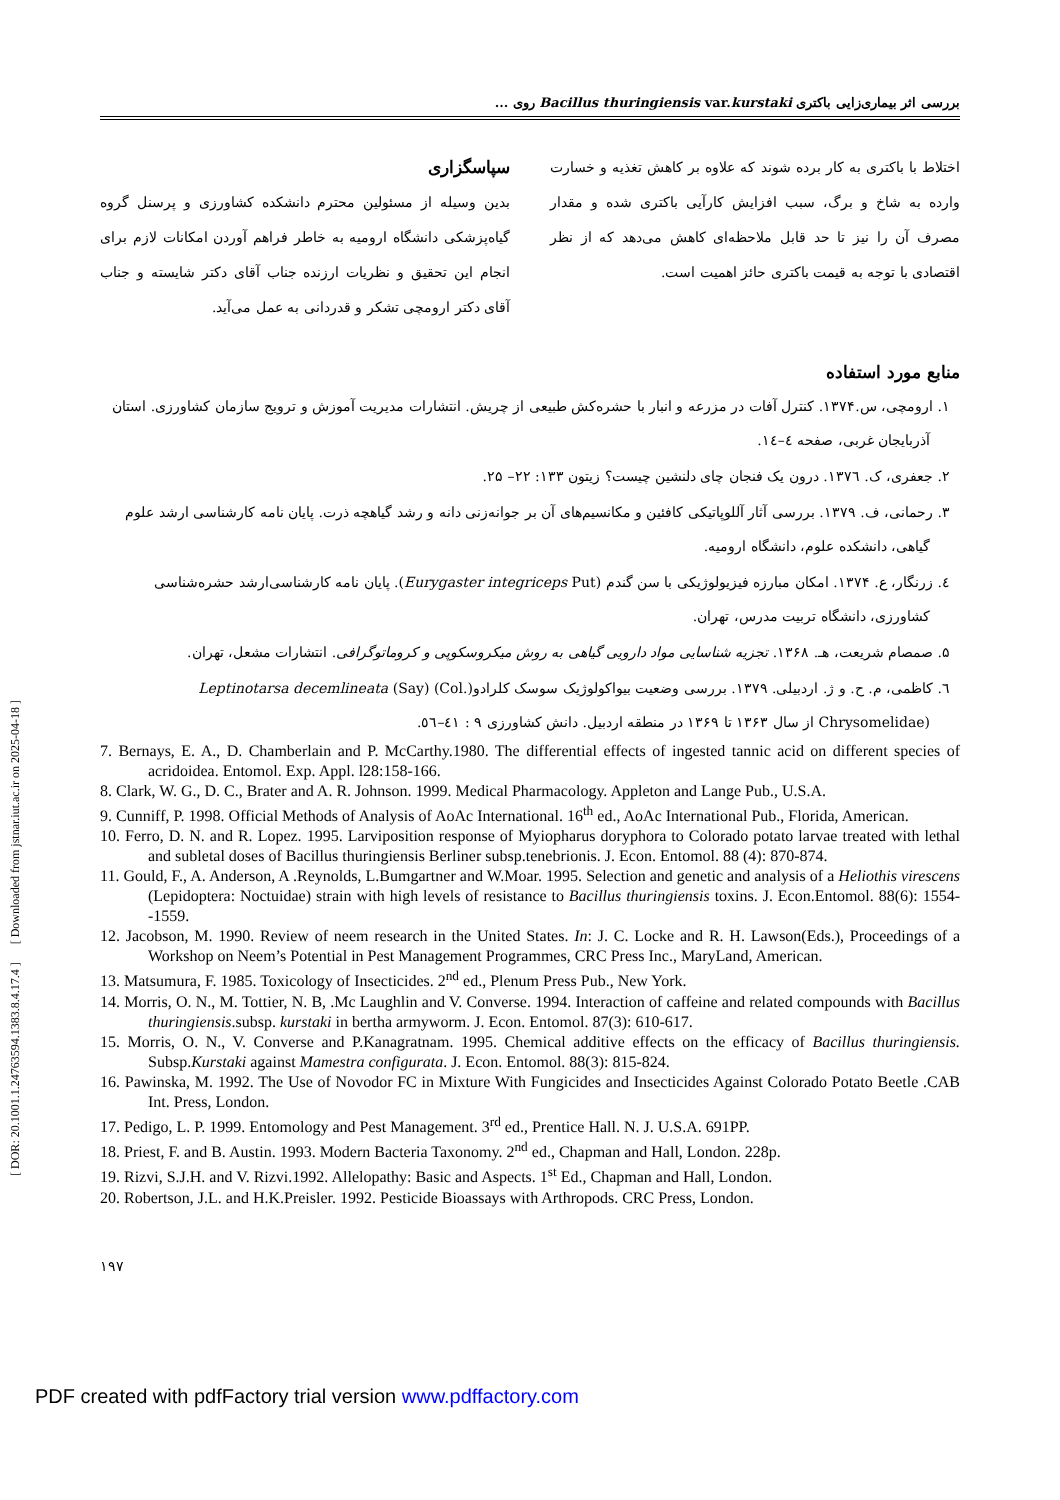بررسی اثر بیماری‌زایی باکتری Bacillus thuringiensis var.kurstaki روی ...
اختلاط با باکتری به کار برده شوند که علاوه بر کاهش تغذیه و خسارت وارده به شاخ و برگ، سبب افزایش کارآیی باکتری شده و مقدار مصرف آن را نیز تا حد قابل ملاحظه‌ای کاهش می‌دهد که از نظر اقتصادی با توجه به قیمت باکتری حائز اهمیت است.
سپاسگزاری
بدین وسیله از مسئولین محترم دانشکده کشاورزی و پرسنل گروه گیاه‌پزشکی دانشگاه ارومیه به خاطر فراهم آوردن امکانات لازم برای انجام این تحقیق و نظریات ارزنده جناب آقای دکتر شایسته و جناب آقای دکتر ارومچی تشکر و قدردانی به عمل می‌آید.
منابع مورد استفاده
۱. ارومچی، س.۱۳۷۴. کنترل آفات در مزرعه و انبار با حشره‌کش طبیعی از چریش. انتشارات مدیریت آموزش و ترویج سازمان کشاورزی. استان آذربایجان غربی، صفحه ٤–١٤.
۲. جعفری، ک. ١٣٧٦. درون یک فنجان چای دلنشین چیست؟ زیتون ۱۳۳: ۲۲– ۲۵.
۳. رحمانی، ف. ۱۳۷۹. بررسی آثار آللوپاتیکی کافئین و مکانسیم‌های آن بر جوانه‌زنی دانه و رشد گیاهچه ذرت. پایان نامه کارشناسی ارشد علوم گیاهی، دانشکده علوم، دانشگاه ارومیه.
٤. زرنگار، ع. ۱۳۷۴. امکان مبارزه فیزیولوژیکی با سن گندم (Eurygaster integriceps Put). پایان نامه کارشناسی‌ارشد حشره‌شناسی کشاورزی، دانشگاه تربیت مدرس، تهران.
۵. صمصام شریعت، هـ. ۱۳۶۸. تجزیه شناسایی مواد دارویی گیاهی به روش میکروسکوپی و کروماتوگرافی. انتشارات مشعل، تهران.
٦. کاظمی، م. ح. و ژ. اردبیلی. ۱۳۷۹. بررسی وضعیت بیواکولوژیک سوسک کلرادو(Leptinotarsa decemlineata (Say) (Col. Chrysomelidae) از سال ۱۳۶۳ تا ۱۳۶۹ در منطقه اردبیل. دانش کشاورزی ۹ : ٤١–٥٦.
7. Bernays, E. A., D. Chamberlain and P. McCarthy.1980. The differential effects of ingested tannic acid on different species of acridoidea. Entomol. Exp. Appl. l28:158-166.
8. Clark, W. G., D. C., Brater and A. R. Johnson. 1999. Medical Pharmacology. Appleton and Lange Pub., U.S.A.
9. Cunniff, P. 1998. Official Methods of Analysis of AoAc International. 16<sup>th</sup> ed., AoAc International Pub., Florida, American.
10. Ferro, D. N. and R. Lopez. 1995. Larviposition response of Myiopharus doryphora to Colorado potato larvae treated with lethal and subletal doses of Bacillus thuringiensis Berliner subsp.tenebrionis. J. Econ. Entomol. 88 (4): 870-874.
11. Gould, F., A. Anderson, A .Reynolds, L.Bumgartner and W.Moar. 1995. Selection and genetic and analysis of a Heliothis virescens (Lepidoptera: Noctuidae) strain with high levels of resistance to Bacillus thuringiensis toxins. J. Econ.Entomol. 88(6): 1554- -1559.
12. Jacobson, M. 1990. Review of neem research in the United States. In: J. C. Locke and R. H. Lawson(Eds.), Proceedings of a Workshop on Neem’s Potential in Pest Management Programmes, CRC Press Inc., MaryLand, American.
13. Matsumura, F. 1985. Toxicology of Insecticides. 2<sup>nd</sup> ed., Plenum Press Pub., New York.
14. Morris, O. N., M. Tottier, N. B, .Mc Laughlin and V. Converse. 1994. Interaction of caffeine and related compounds with Bacillus thuringiensis.subsp. kurstaki in bertha armyworm. J. Econ. Entomol. 87(3): 610-617.
15. Morris, O. N., V. Converse and P.Kanagratnam. 1995. Chemical additive effects on the efficacy of Bacillus thuringiensis. Subsp.Kurstaki against Mamestra configurata. J. Econ. Entomol. 88(3): 815-824.
16. Pawinska, M. 1992. The Use of Novodor FC in Mixture With Fungicides and Insecticides Against Colorado Potato Beetle .CAB Int. Press, London.
17. Pedigo, L. P. 1999. Entomology and Pest Management. 3<sup>rd</sup> ed., Prentice Hall. N. J. U.S.A. 691PP.
18. Priest, F. and B. Austin. 1993. Modern Bacteria Taxonomy. 2<sup>nd</sup> ed., Chapman and Hall, London. 228p.
19. Rizvi, S.J.H. and V. Rizvi.1992. Allelopathy: Basic and Aspects. 1<sup>st</sup> Ed., Chapman and Hall, London.
20. Robertson, J.L. and H.K.Preisler. 1992. Pesticide Bioassays with Arthropods. CRC Press, London.
۱۹۷
[ DOR: 20.1001.1.24763594.1383.8.4.17.4 ] [ Downloaded from jstnar.iut.ac.ir on 2025-04-18 ]
PDF created with pdfFactory trial version www.pdffactory.com